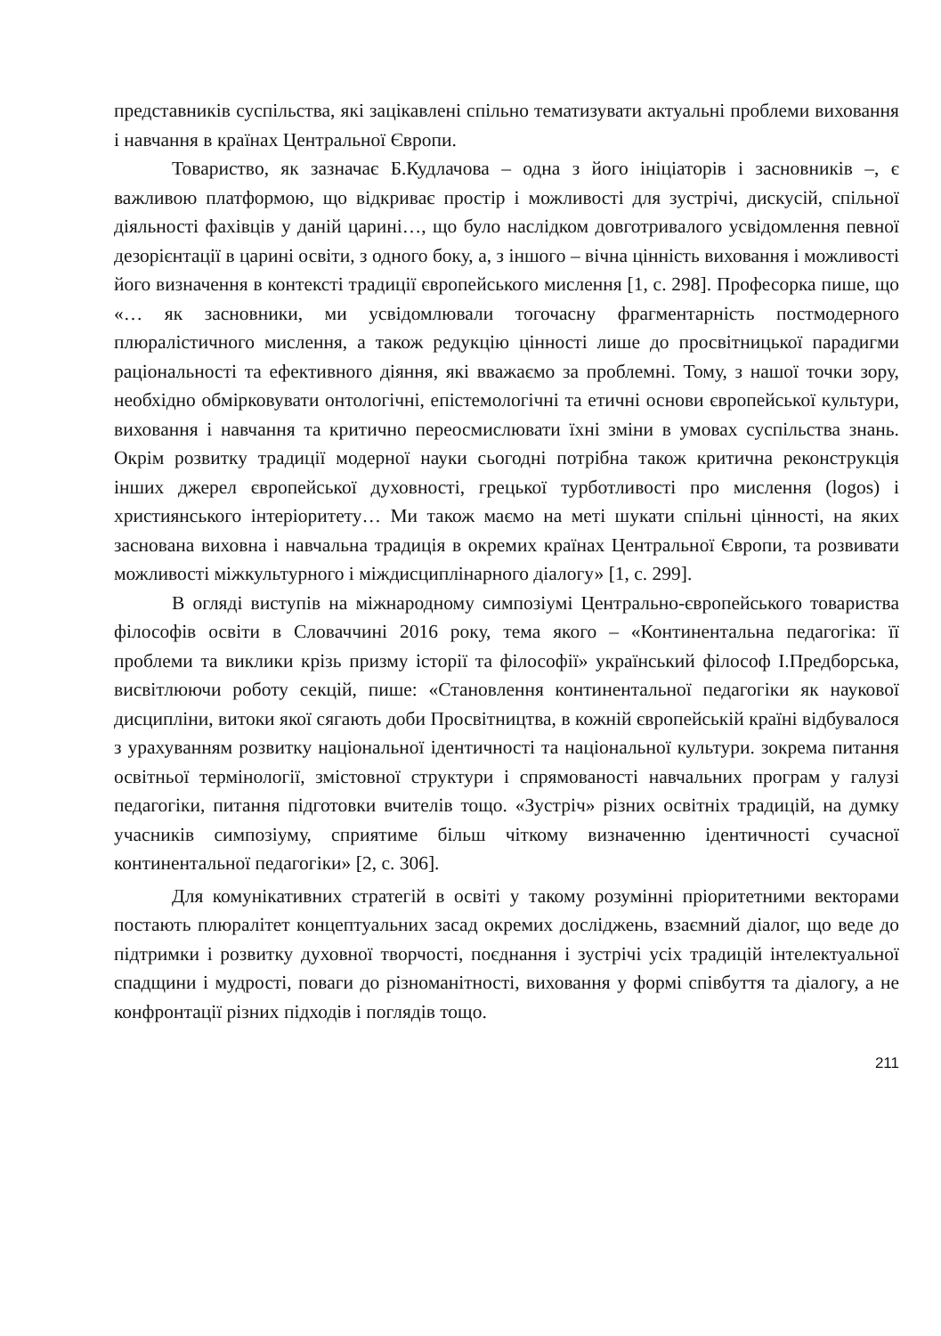представників суспільства, які зацікавлені спільно тематизувати актуальні проблеми виховання і навчання в країнах Центральної Європи.
Товариство, як зазначає Б.Кудлачова – одна з його ініціаторів і засновників –, є важливою платформою, що відкриває простір і можливості для зустрічі, дискусій, спільної діяльності фахівців у даній царині…, що було наслідком довготривалого усвідомлення певної дезорієнтації в царині освіти, з одного боку, а, з іншого – вічна цінність виховання і можливості його визначення в контексті традиції європейського мислення [1, с. 298]. Професорка пише, що «… як засновники, ми усвідомлювали тогочасну фрагментарність постмодерного плюралістичного мислення, а також редукцію цінності лише до просвітницької парадигми раціональності та ефективного діяння, які вважаємо за проблемні. Тому, з нашої точки зору, необхідно обмірковувати онтологічні, епістемологічні та етичні основи європейської культури, виховання і навчання та критично переосмислювати їхні зміни в умовах суспільства знань. Окрім розвитку традиції модерної науки сьогодні потрібна також критична реконструкція інших джерел європейської духовності, грецької турботливості про мислення (logos) і християнського інтеріоритету… Ми також маємо на меті шукати спільні цінності, на яких заснована виховна і навчальна традиція в окремих країнах Центральної Європи, та розвивати можливості міжкультурного і міждисциплінарного діалогу» [1, с. 299].
В огляді виступів на міжнародному симпозіумі Центрально-європейського товариства філософів освіти в Словаччині 2016 року, тема якого – «Континентальна педагогіка: її проблеми та виклики крізь призму історії та філософії» український філософ І.Предборська, висвітлюючи роботу секцій, пише: «Становлення континентальної педагогіки як наукової дисципліни, витоки якої сягають доби Просвітництва, в кожній європейській країні відбувалося з урахуванням розвитку національної ідентичності та національної культури. зокрема питання освітньої термінології, змістовної структури і спрямованості навчальних програм у галузі педагогіки, питання підготовки вчителів тощо. «Зустріч» різних освітніх традицій, на думку учасників симпозіуму, сприятиме більш чіткому визначенню ідентичності сучасної континентальної педагогіки» [2, с. 306].
Для комунікативних стратегій в освіті у такому розумінні пріоритетними векторами постають плюралітет концептуальних засад окремих досліджень, взаємний діалог, що веде до підтримки і розвитку духовної творчості, поєднання і зустрічі усіх традицій інтелектуальної спадщини і мудрості, поваги до різноманітності, виховання у формі співбуття та діалогу, а не конфронтації різних підходів і поглядів тощо.
211